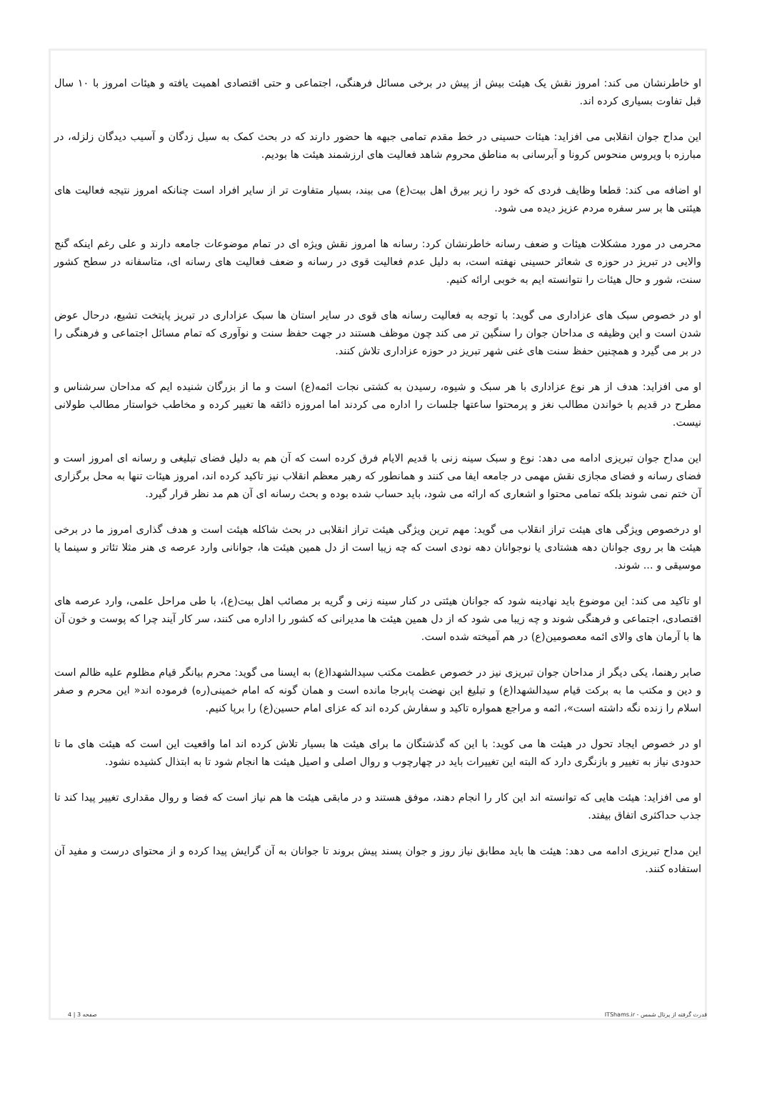او خاطرنشان می کند: امروز نقش یک هیئت بیش از پیش در برخی مسائل فرهنگی، اجتماعی و حتی اقتصادی اهمیت یافته و هیئات امروز با ۱۰ سال قبل تفاوت بسیاری کرده اند.
این مداح جوان انقلابی می افزاید: هیئات حسینی در خط مقدم تمامی جبهه ها حضور دارند که در بحث کمک به سیل زدگان و آسیب دیدگان زلزله، در مبارزه با ویروس منحوس کرونا و آبرسانی به مناطق محروم شاهد فعالیت های ارزشمند هیئت ها بودیم.
او اضافه می کند: قطعا وظایف فردی که خود را زیر بیرق اهل بیت(ع) می بیند، بسیار متفاوت تر از سایر افراد است چنانکه امروز نتیجه فعالیت های هیئتی ها بر سر سفره مردم عزیز دیده می شود.
محرمی در مورد مشکلات هیئات و ضعف رسانه خاطرنشان کرد: رسانه ها امروز نقش ویژه ای در تمام موضوعات جامعه دارند و علی رغم اینکه گنج والایی در تبریز در حوزه ی شعائر حسینی نهفته است، به دلیل عدم فعالیت قوی در رسانه و ضعف فعالیت های رسانه ای، متاسفانه در سطح کشور سنت، شور و حال هیئات را نتوانسته ایم به خوبی ارائه کنیم.
او در خصوص سبک های عزاداری می گوید: با توجه به فعالیت رسانه های قوی در سایر استان ها سبک عزاداری در تبریز پایتخت تشیع، درحال عوض شدن است و این وظیفه ی مداحان جوان را سنگین تر می کند چون موظف هستند در جهت حفظ سنت و نوآوری که تمام مسائل اجتماعی و فرهنگی را در بر می گیرد و همچنین حفظ سنت های غنی شهر تبریز در حوزه عزاداری تلاش کنند.
او می افزاید: هدف از هر نوع عزاداری با هر سبک و شیوه، رسیدن به کشتی نجات ائمه(ع) است و ما از بزرگان شنیده ایم که مداحان سرشناس و مطرح در قدیم با خواندن مطالب نغز و پرمحتوا ساعتها جلسات را اداره می کردند اما امروزه ذائقه ها تغییر کرده و مخاطب خواستار مطالب طولانی نیست.
این مداح جوان تبریزی ادامه می دهد: نوع و سبک سینه زنی با قدیم الایام فرق کرده است که آن هم به دلیل فضای تبلیغی و رسانه ای امروز است و فضای رسانه و فضای مجازی نقش مهمی در جامعه ایفا می کنند و همانطور که رهبر معظم انقلاب نیز تاکید کرده اند، امروز هیئات تنها به محل برگزاری آن ختم نمی شوند بلکه تمامی محتوا و اشعاری که ارائه می شود، باید حساب شده بوده و بحث رسانه ای آن هم مد نظر قرار گیرد.
او درخصوص ویژگی های هیئت تراز انقلاب می گوید: مهم ترین ویژگی هیئت تراز انقلابی در بحث شاکله هیئت است و هدف گذاری امروز ما در برخی هیئت ها بر روی جوانان دهه هشتادی یا نوجوانان دهه نودی است که چه زیبا است از دل همین هیئت ها، جوانانی وارد عرصه ی هنر مثلا تئاتر و سینما یا موسیقی و ... شوند.
او تاکید می کند: این موضوع باید نهادینه شود که جوانان هیئتی در کنار سینه زنی و گریه بر مصائب اهل بیت(ع)، با طی مراحل علمی، وارد عرصه های اقتصادی، اجتماعی و فرهنگی شوند و چه زیبا می شود که از دل همین هیئت ها مدیرانی که کشور را اداره می کنند، سر کار آیند چرا که پوست و خون آن ها با آرمان های والای ائمه معصومین(ع) در هم آمیخته شده است.
صابر رهنما، یکی دیگر از مداحان جوان تبریزی نیز در خصوص عظمت مکتب سیدالشهدا(ع) به ایسنا می گوید: محرم بیانگر قیام مظلوم علیه ظالم است و دین و مکتب ما به برکت قیام سیدالشهدا(ع) و تبلیغ این نهضت پابرجا مانده است و همان گونه که امام خمینی(ره) فرموده اند« این محرم و صفر اسلام را زنده نگه داشته است»، ائمه و مراجع همواره تاکید و سفارش کرده اند که عزای امام حسین(ع) را برپا کنیم.
او در خصوص ایجاد تحول در هیئت ها می کوید: با این که گذشتگان ما برای هیئت ها بسیار تلاش کرده اند اما واقعیت این است که هیئت های ما تا حدودی نیاز به تغییر و بازنگری دارد که البته این تغییرات باید در چهارچوب و روال اصلی و اصیل هیئت ها انجام شود تا به ابتذال کشیده نشود.
او می افزاید: هیئت هایی که توانسته اند این کار را انجام دهند، موفق هستند و در مابقی هیئت ها هم نیاز است که فضا و روال مقداری تغییر پیدا کند تا جذب حداکثری اتفاق بیفتد.
این مداح تبریزی ادامه می دهد: هیئت ها باید مطابق نیاز روز و جوان پسند پیش بروند تا جوانان به آن گرایش پیدا کرده و از محتوای درست و مفید آن استفاده کنند.
قدرت گرفته از پرتال شمس - ITShams.ir صفحه 3 | 4